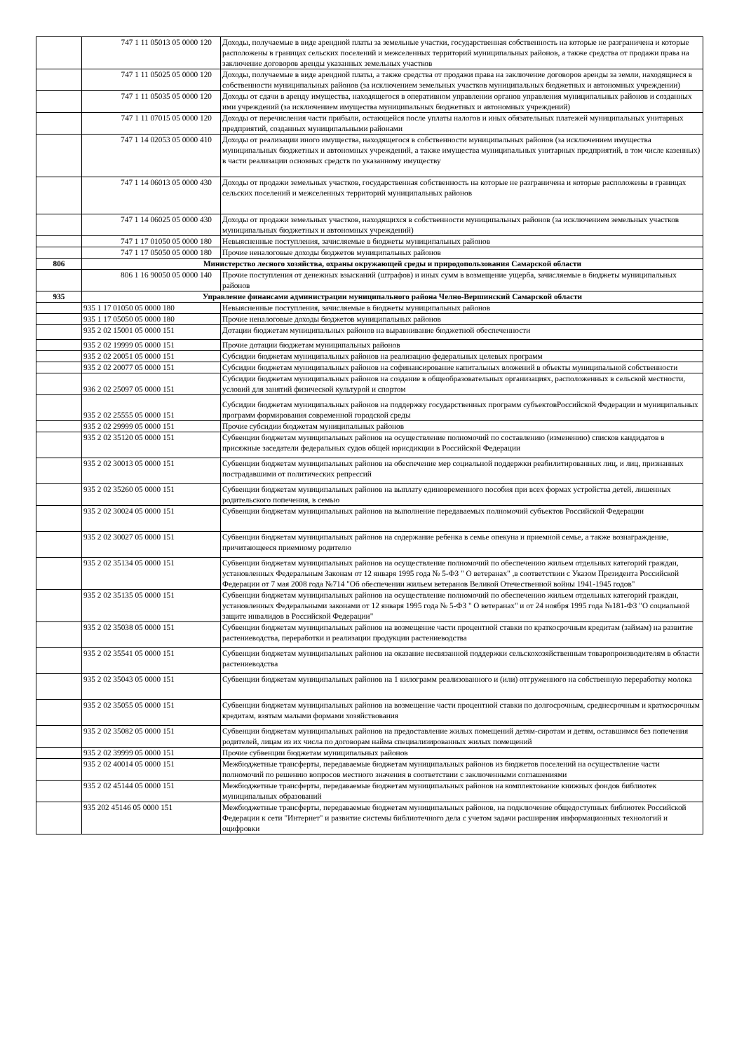| | 747 1 11 05013 05 0000 120 | Доходы, получаемые в виде арендной платы за земельные участки, государственная собственность на которые не разграничена и которые расположены в границах сельских поселений и межселенных территорий муниципальных районов, а также средства от продажи права на заключение договоров аренды указанных земельных участков |
| | 747 1 11 05025 05 0000 120 | Доходы, получаемые в виде арендной платы, а также средства от продажи права на заключение договоров аренды за земли, находящиеся в собственности муниципальных районов (за исключением земельных участков муниципальных бюджетных и автономных учреждении) |
| | 747 1 11 05035 05 0000 120 | Доходы от сдачи в аренду имущества, находящегося в оперативном управлении органов управления муниципальных районов и созданных ими учреждений (за исключением имущества муниципальных бюджетных и автономных учреждений) |
| | 747 1 11 07015 05 0000 120 | Доходы от перечисления части прибыли, остающейся после уплаты налогов и иных обязательных платежей муниципальных унитарных предприятий, созданных муниципальными районами |
| | 747 1 14 02053 05 0000 410 | Доходы от реализации иного имущества, находящегося в собственности муниципальных районов (за исключением имущества муниципальных бюджетных и автономных учреждений, а также имущества муниципальных унитарных предприятий, в том числе казенных) в части реализации основных средств по указанному имуществу |
| | 747 1 14 06013 05 0000 430 | Доходы от продажи земельных участков, государственная собственность на которые не разграничена и которые расположены в границах сельских поселений и межселенных территорий муниципальных районов |
| | 747 1 14 06025 05 0000 430 | Доходы от продажи земельных участков, находящихся в собственности муниципальных районов (за исключением земельных участков муниципальных бюджетных и автономных учреждений) |
| | 747 1 17 01050 05 0000 180 | Невыясненные поступления, зачисляемые в бюджеты муниципальных районов |
| | 747 1 17 05050 05 0000 180 | Прочие неналоговые доходы бюджетов муниципальных районов |
| 806 | Министерство лесного хозяйства, охраны окружающей среды и природопользования Самарской области | |
| | 806 1 16 90050 05 0000 140 | Прочие поступления от денежных взысканий (штрафов) и иных сумм в возмещение ущерба, зачисляемые в бюджеты муниципальных районов |
| 935 | Управление финансами администрации муниципального района Челно-Вершинский Самарской области | |
| | 935 1 17 01050 05 0000 180 | Невыясненные поступления, зачисляемые в бюджеты муниципальных районов |
| | 935 1 17 05050 05 0000 180 | Прочие неналоговые доходы бюджетов муниципальных районов |
| | 935 2 02 15001 05 0000 151 | Дотации бюджетам муниципальных районов на выравнивание бюджетной обеспеченности |
| | 935 2 02 19999 05 0000 151 | Прочие дотации бюджетам муниципальных районов |
| | 935 2 02 20051 05 0000 151 | Субсидии бюджетам муниципальных районов на реализацию федеральных целевых программ |
| | 935 2 02 20077 05 0000 151 | Субсидии бюджетам муниципальных районов на софинансирование капитальных вложений в объекты муниципальной собственности |
| | 936 2 02 25097 05 0000 151 | Субсидии бюджетам муниципальных районов на создание в общеобразовательных организациях, расположенных в сельской местности, условий для занятий физической культурой и спортом |
| | 935 2 02 25555 05 0000 151 | Субсидии бюджетам муниципальных районов на поддержку государственных программ субъектовРоссийской Федерации и муниципальных программ формирования современной городской среды |
| | 935 2 02 29999 05 0000 151 | Прочие субсидии бюджетам муниципальных районов |
| | 935 2 02 35120 05 0000 151 | Субвенции бюджетам муниципальных районов на осуществление полномочий по составлению (изменению) списков кандидатов в присяжные заседатели федеральных судов общей юрисдикции в Российской Федерации |
| | 935 2 02 30013 05 0000 151 | Субвенции бюджетам муниципальных районов на обеспечение мер социальной поддержки реабилитированных лиц, и лиц, признанных пострадавшими от политических репрессий |
| | 935 2 02 35260 05 0000 151 | Субвенции бюджетам муниципальных районов на выплату единовременного пособия при всех формах устройства детей, лишенных родительского попечения, в семью |
| | 935 2 02 30024 05 0000 151 | Субвенции бюджетам муниципальных районов на выполнение передаваемых полномочий субъектов Российской Федерации |
| | 935 2 02 30027 05 0000 151 | Субвенции бюджетам муниципальных районов на содержание ребенка в семье опекуна и приемной семье, а также вознаграждение, причитающееся приемному родителю |
| | 935 2 02 35134 05 0000 151 | Субвенции бюджетам муниципальных районов на осуществление полномочий по обеспечению жильем отдельных категорий граждан, установленных Федеральным Законам от 12 января 1995 года № 5-ФЗ " О ветеранах" ,в соответствии с Указом Президента Российской Федерации от 7 мая 2008 года №714 "Об обеспечении жильем ветеранов Великой Отечественной войны 1941-1945 годов" |
| | 935 2 02 35135 05 0000 151 | Субвенции бюджетам муниципальных районов на осуществление полномочий по обеспечению жильем отдельных категорий граждан, установленных Федеральными законами от 12 января 1995 года № 5-ФЗ " О ветеранах" и от 24 ноября 1995 года №181-ФЗ "О социальной защите инвалидов в Российской Федерации" |
| | 935 2 02 35038 05 0000 151 | Субвенции бюджетам муниципальных районов на возмещение части процентной ставки по краткосрочным кредитам (займам) на развитие растениеводства, переработки и реализации продукции растениеводства |
| | 935 2 02 35541 05 0000 151 | Субвенции бюджетам муниципальных районов на оказание несвязанной поддержки сельскохозяйственным товаропроизводителям в области растениеводства |
| | 935 2 02 35043 05 0000 151 | Субвенции бюджетам муниципальных районов на 1 килограмм реализованного и (или) отгруженного на собственную переработку молока |
| | 935 2 02 35055 05 0000 151 | Субвенции бюджетам муниципальных районов на возмещение части процентной ставки по долгосрочным, среднесрочным и краткосрочным кредитам, взятым малыми формами хозяйствования |
| | 935 2 02 35082 05 0000 151 | Субвенции бюджетам муниципальных районов на предоставление жилых помещений детям-сиротам и детям, оставшимся без попечения родителей, лицам из их числа по договорам найма специализированных жилых помещений |
| | 935 2 02 39999 05 0000 151 | Прочие субвенции бюджетам муниципальных районов |
| | 935 2 02 40014 05 0000 151 | Межбюджетные трансферты, передаваемые бюджетам муниципальных районов из бюджетов поселений на осуществление части полномочий по решению вопросов местного значения в соответствии с заключенными соглашениями |
| | 935 2 02 45144 05 0000 151 | Межбюджетные трансферты, передаваемые бюджетам муниципальных районов на комплектование книжных фондов библиотек муниципальных образований |
| | 935 202 45146 05 0000 151 | Межбюджетные трансферты, передаваемые бюджетам муниципальных районов, на подключение общедоступных библиотек Российской Федерации к сети "Интернет" и развитие системы библиотечного дела с учетом задачи расширения информационных технологий и оцифровки |